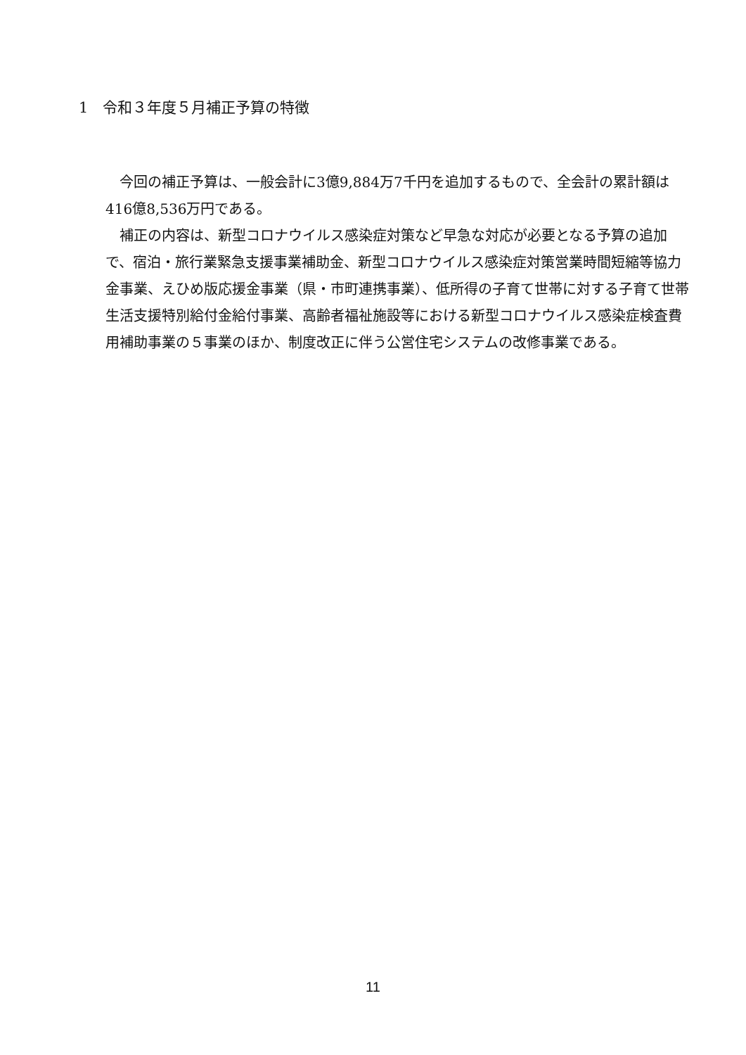1　令和３年度５月補正予算の特徴
今回の補正予算は、一般会計に3億9,884万7千円を追加するもので、全会計の累計額は416億8,536万円である。
補正の内容は、新型コロナウイルス感染症対策など早急な対応が必要となる予算の追加で、宿泊・旅行業緊急支援事業補助金、新型コロナウイルス感染症対策営業時間短縮等協力金事業、えひめ版応援金事業（県・市町連携事業）、低所得の子育て世帯に対する子育て世帯生活支援特別給付金給付事業、高齢者福祉施設等における新型コロナウイルス感染症検査費用補助事業の５事業のほか、制度改正に伴う公営住宅システムの改修事業である。
11